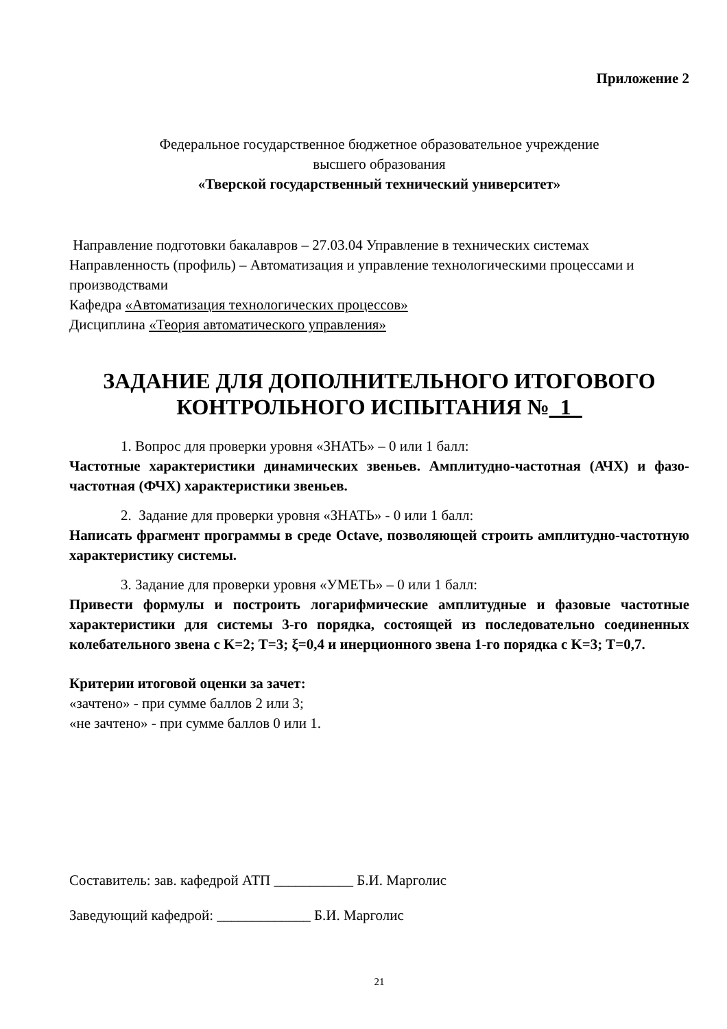Приложение 2
Федеральное государственное бюджетное образовательное учреждение
высшего образования
«Тверской государственный технический университет»
Направление подготовки бакалавров – 27.03.04 Управление в технических системах
Направленность (профиль) – Автоматизация и управление технологическими процессами и производствами
Кафедра «Автоматизация технологических процессов»
Дисциплина «Теория автоматического управления»
ЗАДАНИЕ ДЛЯ ДОПОЛНИТЕЛЬНОГО ИТОГОВОГО
КОНТРОЛЬНОГО ИСПЫТАНИЯ №_1_
1. Вопрос для проверки уровня «ЗНАТЬ» – 0 или 1 балл:
Частотные характеристики динамических звеньев. Амплитудно-частотная (АЧХ) и фазо-частотная (ФЧХ) характеристики звеньев.
2. Задание для проверки уровня «ЗНАТЬ» - 0 или 1 балл:
Написать фрагмент программы в среде Octave, позволяющей строить амплитудно-частотную характеристику системы.
3. Задание для проверки уровня «УМЕТЬ» – 0 или 1 балл:
Привести формулы и построить логарифмические амплитудные и фазовые частотные характеристики для системы 3-го порядка, состоящей из последовательно соединенных колебательного звена с K=2; T=3; ξ=0,4 и инерционного звена 1-го порядка с K=3; T=0,7.
Критерии итоговой оценки за зачет:
«зачтено» - при сумме баллов 2 или 3;
«не зачтено» - при сумме баллов 0 или 1.
Составитель: зав. кафедрой АТП ___________ Б.И. Марголис
Заведующий кафедрой: _____________ Б.И. Марголис
21